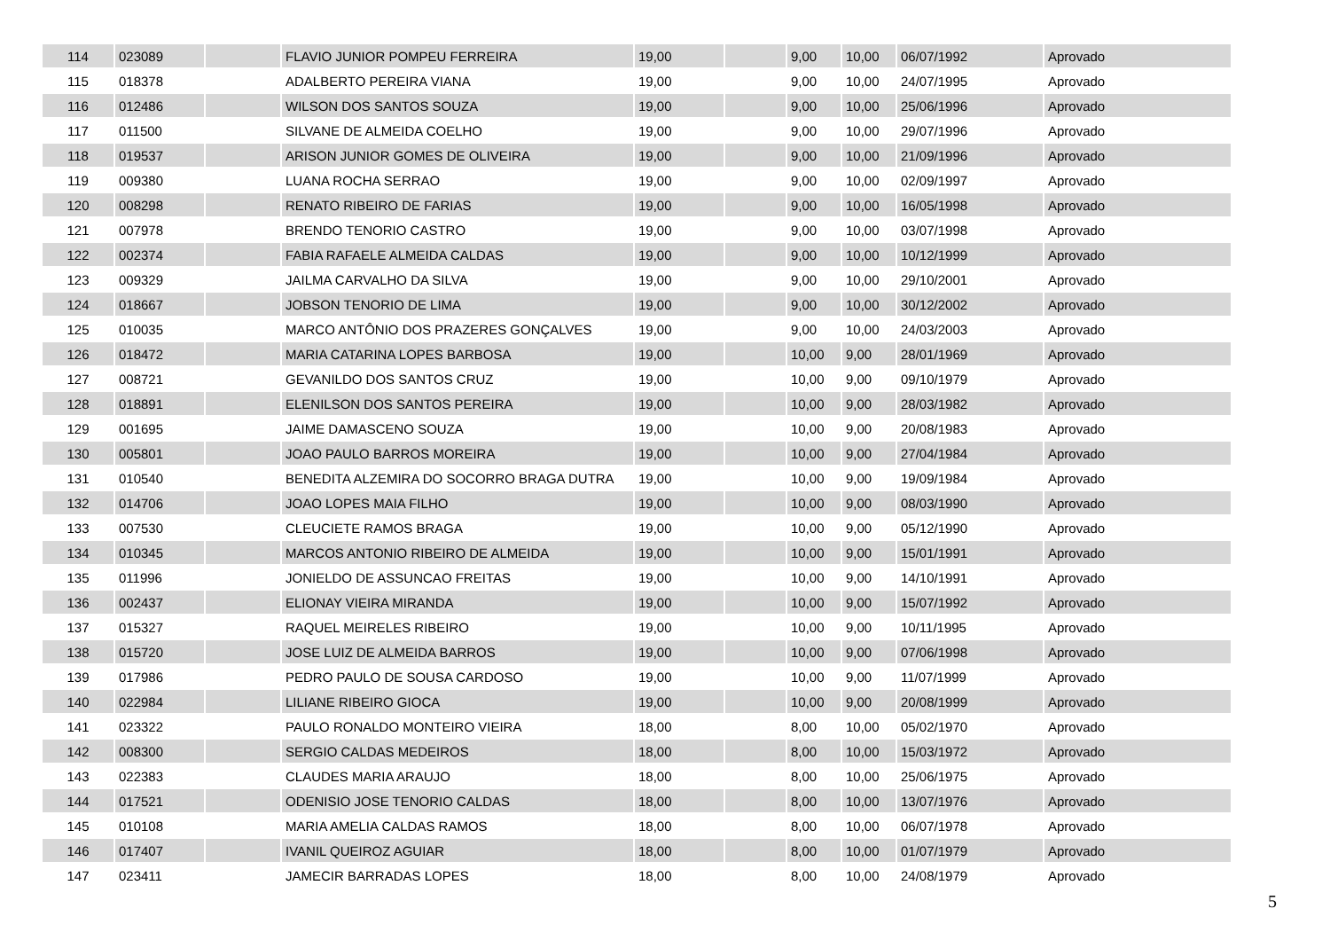| 114 | 023089 | | FLAVIO JUNIOR POMPEU FERREIRA | 19,00 | | 9,00 | 10,00 | 06/07/1992 | Aprovado |
| 115 | 018378 | | ADALBERTO PEREIRA VIANA | 19,00 | | 9,00 | 10,00 | 24/07/1995 | Aprovado |
| 116 | 012486 | | WILSON DOS SANTOS SOUZA | 19,00 | | 9,00 | 10,00 | 25/06/1996 | Aprovado |
| 117 | 011500 | | SILVANE DE ALMEIDA COELHO | 19,00 | | 9,00 | 10,00 | 29/07/1996 | Aprovado |
| 118 | 019537 | | ARISON JUNIOR GOMES DE OLIVEIRA | 19,00 | | 9,00 | 10,00 | 21/09/1996 | Aprovado |
| 119 | 009380 | | LUANA ROCHA SERRAO | 19,00 | | 9,00 | 10,00 | 02/09/1997 | Aprovado |
| 120 | 008298 | | RENATO RIBEIRO DE FARIAS | 19,00 | | 9,00 | 10,00 | 16/05/1998 | Aprovado |
| 121 | 007978 | | BRENDO TENORIO CASTRO | 19,00 | | 9,00 | 10,00 | 03/07/1998 | Aprovado |
| 122 | 002374 | | FABIA RAFAELE ALMEIDA CALDAS | 19,00 | | 9,00 | 10,00 | 10/12/1999 | Aprovado |
| 123 | 009329 | | JAILMA CARVALHO DA SILVA | 19,00 | | 9,00 | 10,00 | 29/10/2001 | Aprovado |
| 124 | 018667 | | JOBSON TENORIO DE LIMA | 19,00 | | 9,00 | 10,00 | 30/12/2002 | Aprovado |
| 125 | 010035 | | MARCO ANTÔNIO DOS PRAZERES GONÇALVES | 19,00 | | 9,00 | 10,00 | 24/03/2003 | Aprovado |
| 126 | 018472 | | MARIA CATARINA LOPES BARBOSA | 19,00 | | 10,00 | 9,00 | 28/01/1969 | Aprovado |
| 127 | 008721 | | GEVANILDO DOS SANTOS CRUZ | 19,00 | | 10,00 | 9,00 | 09/10/1979 | Aprovado |
| 128 | 018891 | | ELENILSON DOS SANTOS PEREIRA | 19,00 | | 10,00 | 9,00 | 28/03/1982 | Aprovado |
| 129 | 001695 | | JAIME DAMASCENO SOUZA | 19,00 | | 10,00 | 9,00 | 20/08/1983 | Aprovado |
| 130 | 005801 | | JOAO PAULO BARROS MOREIRA | 19,00 | | 10,00 | 9,00 | 27/04/1984 | Aprovado |
| 131 | 010540 | | BENEDITA ALZEMIRA DO SOCORRO BRAGA DUTRA | 19,00 | | 10,00 | 9,00 | 19/09/1984 | Aprovado |
| 132 | 014706 | | JOAO LOPES MAIA FILHO | 19,00 | | 10,00 | 9,00 | 08/03/1990 | Aprovado |
| 133 | 007530 | | CLEUCIETE RAMOS BRAGA | 19,00 | | 10,00 | 9,00 | 05/12/1990 | Aprovado |
| 134 | 010345 | | MARCOS ANTONIO RIBEIRO DE ALMEIDA | 19,00 | | 10,00 | 9,00 | 15/01/1991 | Aprovado |
| 135 | 011996 | | JONIELDO DE ASSUNCAO FREITAS | 19,00 | | 10,00 | 9,00 | 14/10/1991 | Aprovado |
| 136 | 002437 | | ELIONAY VIEIRA MIRANDA | 19,00 | | 10,00 | 9,00 | 15/07/1992 | Aprovado |
| 137 | 015327 | | RAQUEL MEIRELES RIBEIRO | 19,00 | | 10,00 | 9,00 | 10/11/1995 | Aprovado |
| 138 | 015720 | | JOSE LUIZ DE ALMEIDA BARROS | 19,00 | | 10,00 | 9,00 | 07/06/1998 | Aprovado |
| 139 | 017986 | | PEDRO PAULO DE SOUSA CARDOSO | 19,00 | | 10,00 | 9,00 | 11/07/1999 | Aprovado |
| 140 | 022984 | | LILIANE RIBEIRO GIOCA | 19,00 | | 10,00 | 9,00 | 20/08/1999 | Aprovado |
| 141 | 023322 | | PAULO RONALDO MONTEIRO VIEIRA | 18,00 | | 8,00 | 10,00 | 05/02/1970 | Aprovado |
| 142 | 008300 | | SERGIO CALDAS MEDEIROS | 18,00 | | 8,00 | 10,00 | 15/03/1972 | Aprovado |
| 143 | 022383 | | CLAUDES MARIA ARAUJO | 18,00 | | 8,00 | 10,00 | 25/06/1975 | Aprovado |
| 144 | 017521 | | ODENISIO JOSE TENORIO CALDAS | 18,00 | | 8,00 | 10,00 | 13/07/1976 | Aprovado |
| 145 | 010108 | | MARIA AMELIA CALDAS RAMOS | 18,00 | | 8,00 | 10,00 | 06/07/1978 | Aprovado |
| 146 | 017407 | | IVANIL QUEIROZ AGUIAR | 18,00 | | 8,00 | 10,00 | 01/07/1979 | Aprovado |
| 147 | 023411 | | JAMECIR BARRADAS LOPES | 18,00 | | 8,00 | 10,00 | 24/08/1979 | Aprovado |
5